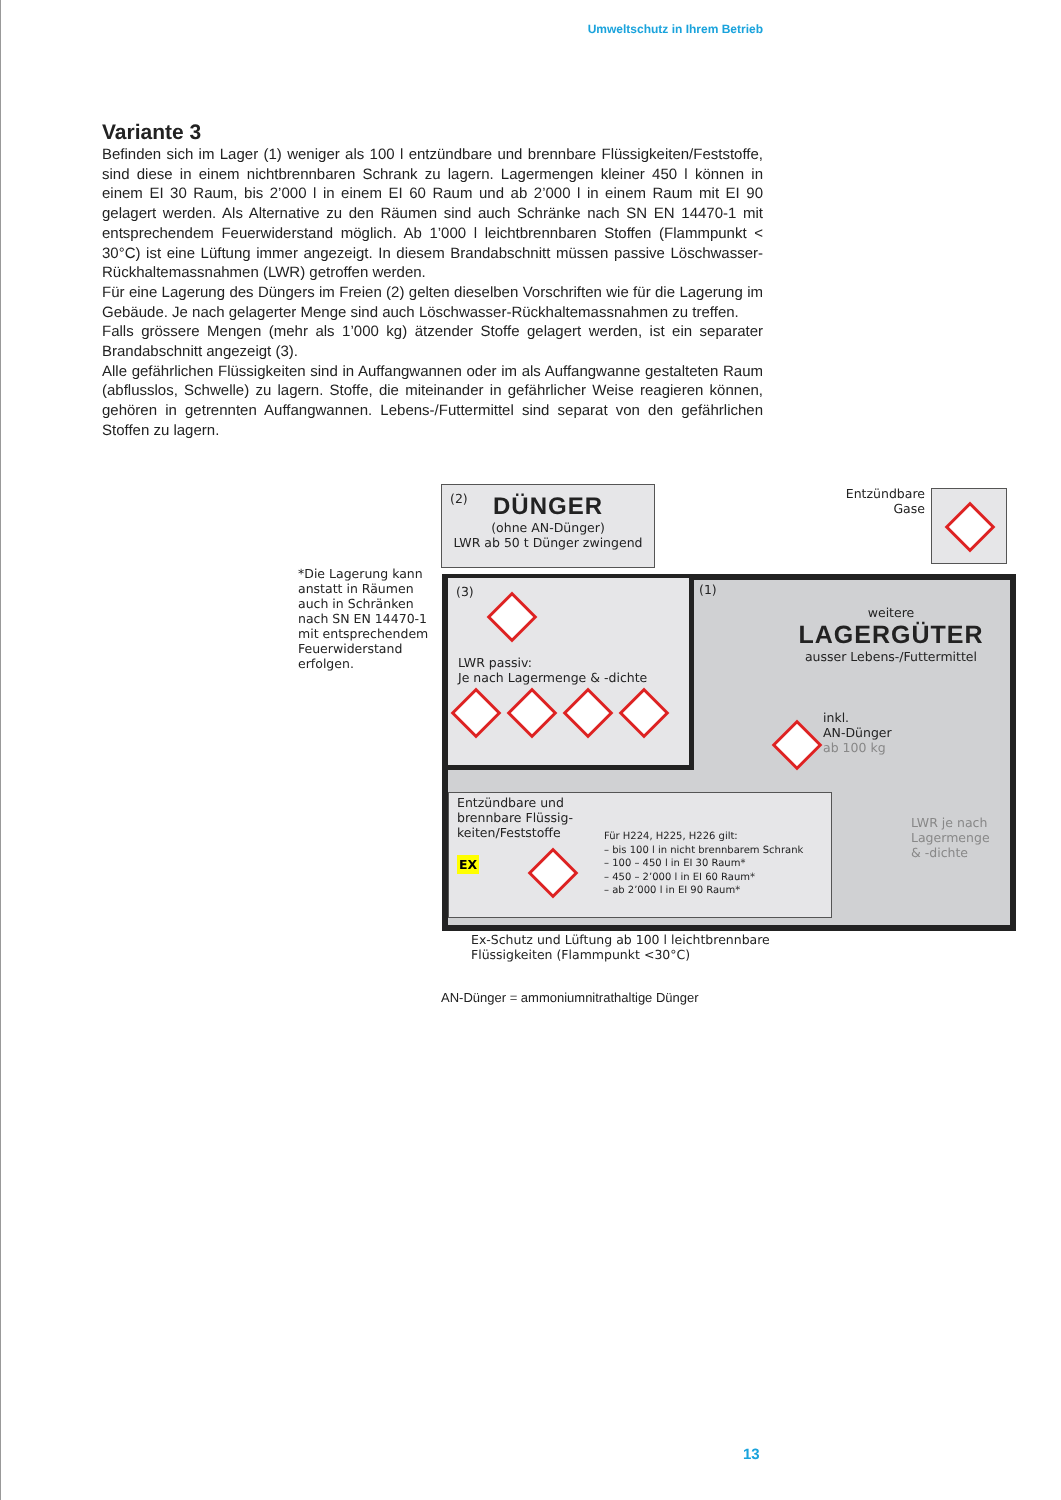Umweltschutz in Ihrem Betrieb
Variante 3
Befinden sich im Lager (1) weniger als 100 l entzündbare und brennbare Flüssigkeiten/Feststoffe, sind diese in einem nichtbrennbaren Schrank zu lagern. Lagermengen kleiner 450 l können in einem EI 30 Raum, bis 2’000 l in einem EI 60 Raum und ab 2’000 l in einem Raum mit EI 90 gelagert werden. Als Alternative zu den Räumen sind auch Schränke nach SN EN 14470-1 mit entsprechendem Feuerwiderstand möglich. Ab 1’000 l leichtbrennbaren Stoffen (Flammpunkt < 30°C) ist eine Lüftung immer angezeigt. In diesem Brandabschnitt müssen passive Löschwasser-Rückhaltemassnahmen (LWR) getroffen werden.
Für eine Lagerung des Düngers im Freien (2) gelten dieselben Vorschriften wie für die Lagerung im Gebäude. Je nach gelagerter Menge sind auch Löschwasser-Rückhaltemassnahmen zu treffen.
Falls grössere Mengen (mehr als 1’000 kg) ätzender Stoffe gelagert werden, ist ein separater Brandabschnitt angezeigt (3).
Alle gefährlichen Flüssigkeiten sind in Auffangwannen oder im als Auffangwanne gestalteten Raum (abflusslos, Schwelle) zu lagern. Stoffe, die miteinander in gefährlicher Weise reagieren können, gehören in getrennten Auffangwannen. Lebens-/Futtermittel sind separat von den gefährlichen Stoffen zu lagern.
(2)
DÜNGER
(ohne AN-Dünger)
LWR ab 50 t Dünger zwingend
Entzündbare
Gase
*Die Lagerung kann anstatt in Räumen auch in Schränken nach SN EN 14470-1 mit entsprechendem Feuerwiderstand erfolgen.
(3)
LWR passiv:
Je nach Lagermenge & -dichte
(1)
weitere
LAGERGÜTER
ausser Lebens-/Futtermittel
inkl.
AN-Dünger
ab 100 kg
LWR je nach
Lagermenge
& -dichte
Entzündbare und
brennbare Flüssig-
keiten/Feststoffe
EX
Für H224, H225, H226 gilt:
– bis 100 l in nicht brennbarem Schrank
– 100 – 450 l in EI 30 Raum*
– 450 – 2’000 l in EI 60 Raum*
– ab 2’000 l in EI 90 Raum*
Ex-Schutz und Lüftung ab 100 l leichtbrennbare
Flüssigkeiten (Flammpunkt <30°C)
AN-Dünger = ammoniumnitrathaltige Dünger
13